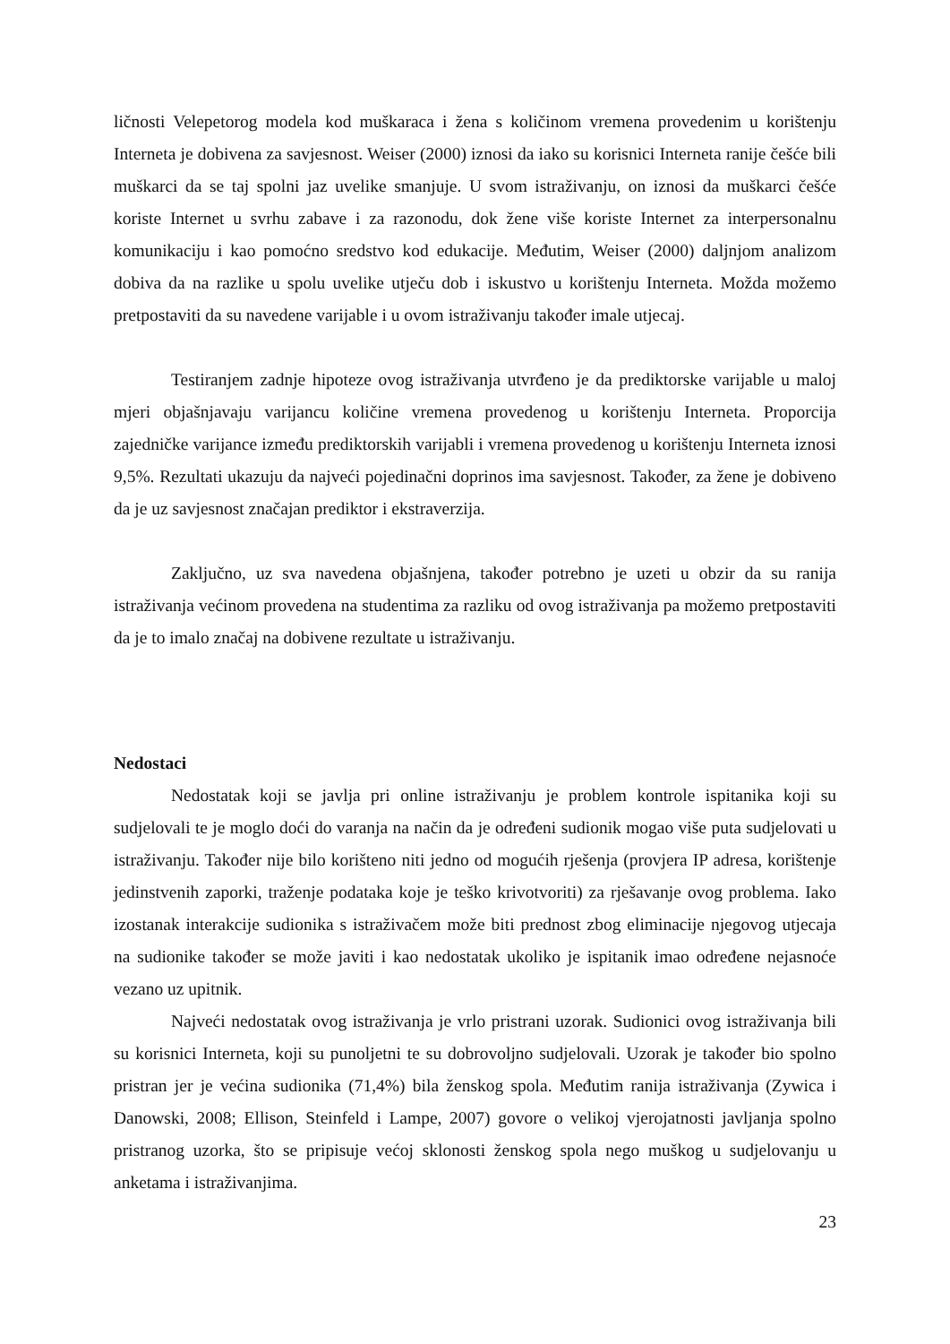ličnosti Velepetorog modela kod muškaraca i žena s količinom vremena provedenim u korištenju Interneta je dobivena za savjesnost. Weiser (2000) iznosi da iako su korisnici Interneta ranije češće bili muškarci da se taj spolni jaz uvelike smanjuje. U svom istraživanju, on iznosi da muškarci češće koriste Internet u svrhu zabave i za razonodu, dok žene više koriste Internet za interpersonalnu komunikaciju i kao pomoćno sredstvo kod edukacije. Međutim, Weiser (2000) daljnjom analizom dobiva da na razlike u spolu uvelike utječu dob i iskustvo u korištenju Interneta. Možda možemo pretpostaviti da su navedene varijable i u ovom istraživanju također imale utjecaj.
Testiranjem zadnje hipoteze ovog istraživanja utvrđeno je da prediktorske varijable u maloj mjeri objašnjavaju varijancu količine vremena provedenog u korištenju Interneta. Proporcija zajedničke varijance između prediktorskih varijabli i vremena provedenog u korištenju Interneta iznosi 9,5%. Rezultati ukazuju da najveći pojedinačni doprinos ima savjesnost. Također, za žene je dobiveno da je uz savjesnost značajan prediktor i ekstraverzija.
Zaključno, uz sva navedena objašnjena, također potrebno je uzeti u obzir da su ranija istraživanja većinom provedena na studentima za razliku od ovog istraživanja pa možemo pretpostaviti da je to imalo značaj na dobivene rezultate u istraživanju.
Nedostaci
Nedostatak koji se javlja pri online istraživanju je problem kontrole ispitanika koji su sudjelovali te je moglo doći do varanja na način da je određeni sudionik mogao više puta sudjelovati u istraživanju. Također nije bilo korišteno niti jedno od mogućih rješenja (provjera IP adresa, korištenje jedinstvenih zaporki, traženje podataka koje je teško krivotvoriti) za rješavanje ovog problema. Iako izostanak interakcije sudionika s istraživačem može biti prednost zbog eliminacije njegovog utjecaja na sudionike također se može javiti i kao nedostatak ukoliko je ispitanik imao određene nejasnoće vezano uz upitnik.
Najveći nedostatak ovog istraživanja je vrlo pristrani uzorak. Sudionici ovog istraživanja bili su korisnici Interneta, koji su punoljetni te su dobrovoljno sudjelovali. Uzorak je također bio spolno pristran jer je većina sudionika (71,4%) bila ženskog spola. Međutim ranija istraživanja (Zywica i Danowski, 2008; Ellison, Steinfeld i Lampe, 2007) govore o velikoj vjerojatnosti javljanja spolno pristranog uzorka, što se pripisuje većoj sklonosti ženskog spola nego muškog u sudjelovanju u anketama i istraživanjima.
23